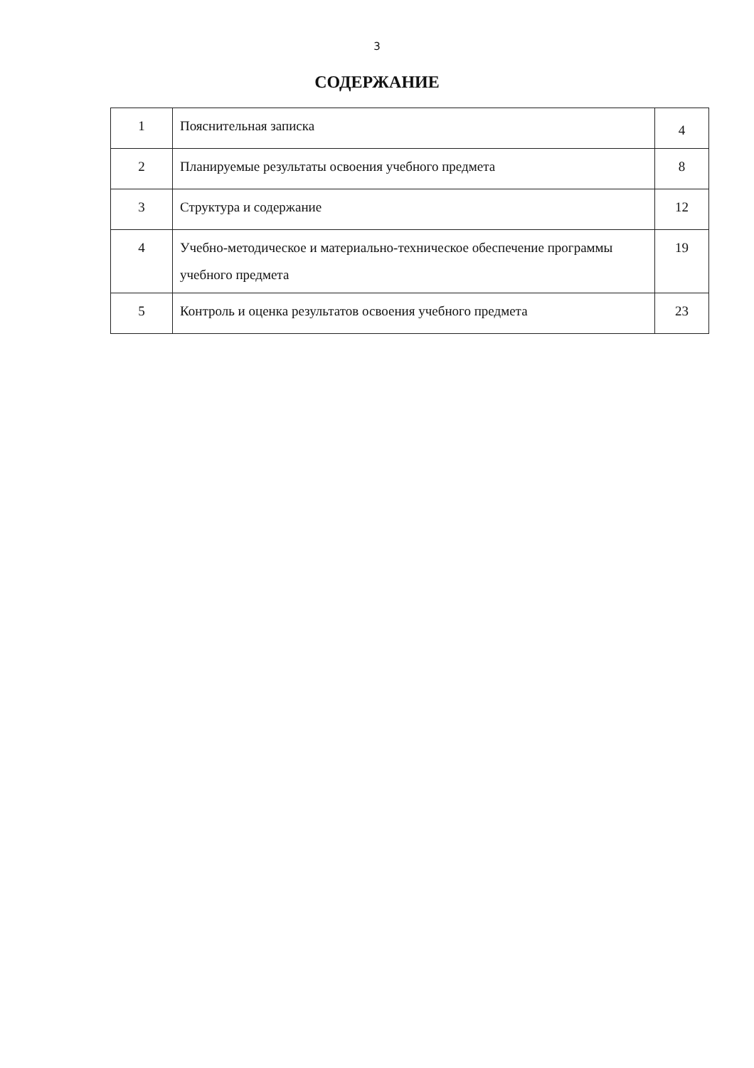3
СОДЕРЖАНИЕ
| 1 | Пояснительная записка | 4 |
| 2 | Планируемые результаты освоения учебного предмета | 8 |
| 3 | Структура и содержание | 12 |
| 4 | Учебно-методическое и материально-техническое обеспечение программы учебного предмета | 19 |
| 5 | Контроль и оценка результатов освоения учебного предмета | 23 |